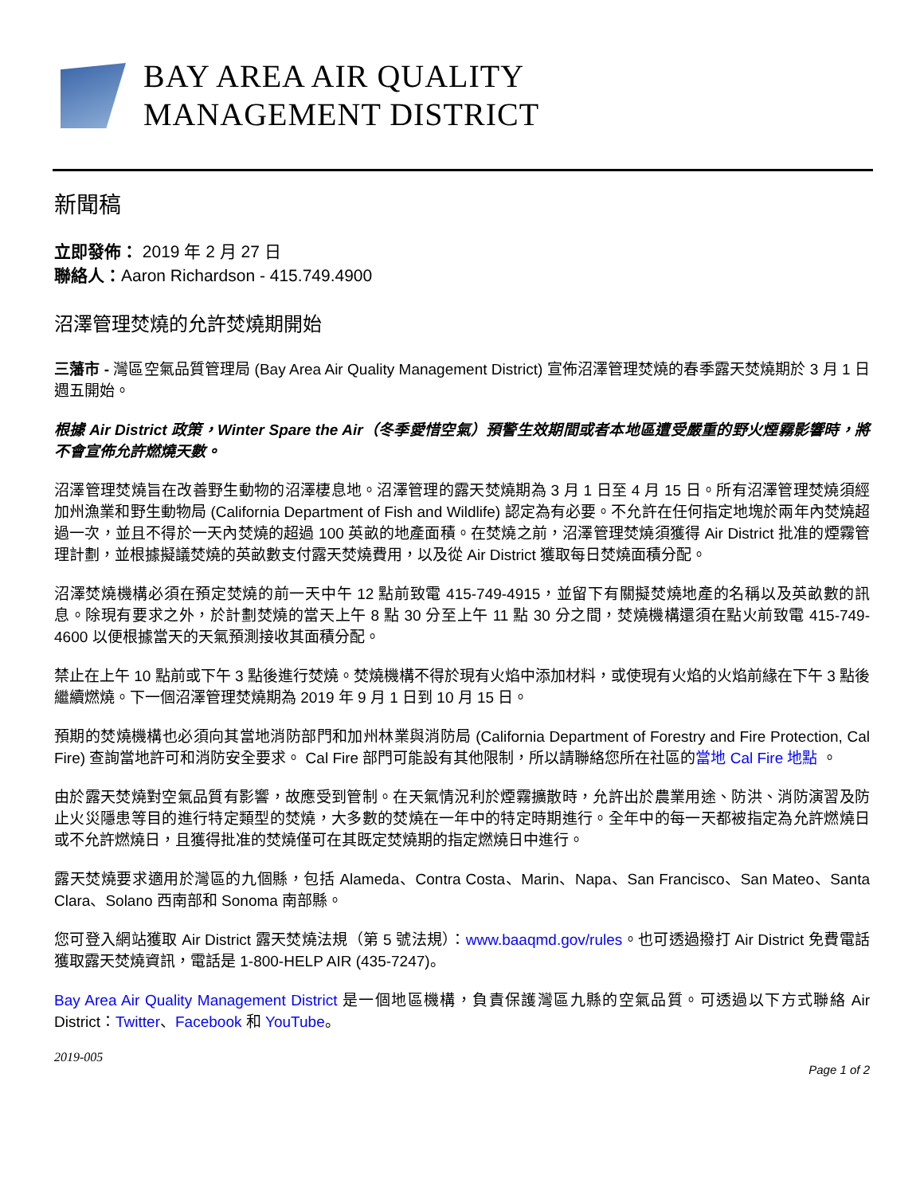BAY AREA AIR QUALITY
MANAGEMENT DISTRICT
新聞稿
立即發佈： 2019 年 2 月 27 日
聯絡人：Aaron Richardson - 415.749.4900
沼澤管理焚燒的允許焚燒期開始
三藩市 - 灣區空氣品質管理局 (Bay Area Air Quality Management District) 宣佈沼澤管理焚燒的春季露天焚燒期於 3 月 1 日週五開始。
根據 Air District 政策，Winter Spare the Air（冬季愛惜空氣）預警生效期間或者本地區遭受嚴重的野火煙霧影響時，將不會宣佈允許燃燒天數。
沼澤管理焚燒旨在改善野生動物的沼澤棲息地。沼澤管理的露天焚燒期為 3 月 1 日至 4 月 15 日。所有沼澤管理焚燒須經加州漁業和野生動物局 (California Department of Fish and Wildlife) 認定為有必要。不允許在任何指定地塊於兩年內焚燒超過一次，並且不得於一天內焚燒的超過 100 英畝的地產面積。在焚燒之前，沼澤管理焚燒須獲得 Air District 批准的煙霧管理計劃，並根據擬議焚燒的英畝數支付露天焚燒費用，以及從 Air District 獲取每日焚燒面積分配。
沼澤焚燒機構必須在預定焚燒的前一天中午 12 點前致電 415-749-4915，並留下有關擬焚燒地產的名稱以及英畝數的訊息。除現有要求之外，於計劃焚燒的當天上午 8 點 30 分至上午 11 點 30 分之間，焚燒機構還須在點火前致電 415-749-4600 以便根據當天的天氣預測接收其面積分配。
禁止在上午 10 點前或下午 3 點後進行焚燒。焚燒機構不得於現有火焰中添加材料，或使現有火焰的火焰前緣在下午 3 點後繼續燃燒。下一個沼澤管理焚燒期為 2019 年 9 月 1 日到 10 月 15 日。
預期的焚燒機構也必須向其當地消防部門和加州林業與消防局 (California Department of Forestry and Fire Protection, Cal Fire) 查詢當地許可和消防安全要求。 Cal Fire 部門可能設有其他限制，所以請聯絡您所在社區的當地 Cal Fire 地點 。
由於露天焚燒對空氣品質有影響，故應受到管制。在天氣情況利於煙霧擴散時，允許出於農業用途、防洪、消防演習及防止火災隱患等目的進行特定類型的焚燒，大多數的焚燒在一年中的特定時期進行。全年中的每一天都被指定為允許燃燒日或不允許燃燒日，且獲得批准的焚燒僅可在其既定焚燒期的指定燃燒日中進行。
露天焚燒要求適用於灣區的九個縣，包括 Alameda、Contra Costa、Marin、Napa、San Francisco、San Mateo、Santa Clara、Solano 西南部和 Sonoma 南部縣。
您可登入網站獲取 Air District 露天焚燒法規（第 5 號法規）：www.baaqmd.gov/rules。也可透過撥打 Air District 免費電話獲取露天焚燒資訊，電話是 1-800-HELP AIR (435-7247)。
Bay Area Air Quality Management District 是一個地區機構，負責保護灣區九縣的空氣品質。可透過以下方式聯絡 Air District：Twitter、Facebook 和 YouTube。
2019-005
Page 1 of 2